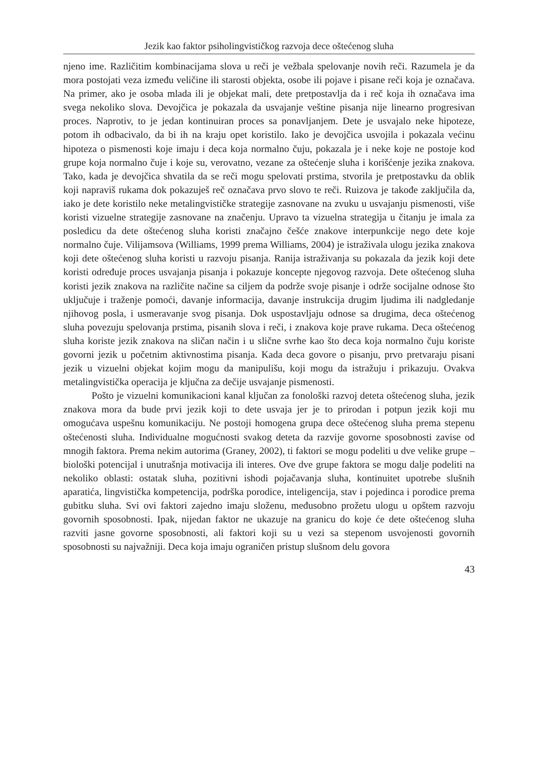Jezik kao faktor psiholingvističkog razvoja dece oštećenog sluha
njeno ime. Različitim kombinacijama slova u reči je vežbala spelovanje novih reči. Razumela je da mora postojati veza između veličine ili starosti objekta, osobe ili pojave i pisane reči koja je označava. Na primer, ako je osoba mlada ili je objekat mali, dete pretpostavlja da i reč koja ih označava ima svega nekoliko slova. Devojčica je pokazala da usvajanje veštine pisanja nije linearno progresivan proces. Naprotiv, to je jedan kontinuiran proces sa ponavljanjem. Dete je usvajalo neke hipoteze, potom ih odbacivalo, da bi ih na kraju opet koristilo. Iako je devojčica usvojila i pokazala većinu hipoteza o pismenosti koje imaju i deca koja normalno čuju, pokazala je i neke koje ne postoje kod grupe koja normalno čuje i koje su, verovatno, vezane za oštećenje sluha i korišćenje jezika znakova. Tako, kada je devojčica shvatila da se reči mogu spelovati prstima, stvorila je pretpostavku da oblik koji napraviš rukama dok pokazuješ reč označava prvo slovo te reči. Ruizova je takođe zaključila da, iako je dete koristilo neke metalingvističke strategije zasnovane na zvuku u usvajanju pismenosti, više koristi vizuelne strategije zasnovane na značenju. Upravo ta vizuelna strategija u čitanju je imala za posledicu da dete oštećenog sluha koristi značajno češće znakove interpunkcije nego dete koje normalno čuje. Vilijamsova (Williams, 1999 prema Williams, 2004) je istraživala ulogu jezika znakova koji dete oštećenog sluha koristi u razvoju pisanja. Ranija istraživanja su pokazala da jezik koji dete koristi određuje proces usvajanja pisanja i pokazuje koncepte njegovog razvoja. Dete oštećenog sluha koristi jezik znakova na različite načine sa ciljem da podrže svoje pisanje i održe socijalne odnose što uključuje i traženje pomoći, davanje informacija, davanje instrukcija drugim ljudima ili nadgledanje njihovog posla, i usmeravanje svog pisanja. Dok uspostavljaju odnose sa drugima, deca oštećenog sluha povezuju spelovanja prstima, pisanih slova i reči, i znakova koje prave rukama. Deca oštećenog sluha koriste jezik znakova na sličan način i u slične svrhe kao što deca koja normalno čuju koriste govorni jezik u početnim aktivnostima pisanja. Kada deca govore o pisanju, prvo pretvaraju pisani jezik u vizuelni objekat kojim mogu da manipulišu, koji mogu da istražuju i prikazuju. Ovakva metalingvistička operacija je ključna za dečije usvajanje pismenosti.
Pošto je vizuelni komunikacioni kanal ključan za fonološki razvoj deteta oštećenog sluha, jezik znakova mora da bude prvi jezik koji to dete usvaja jer je to prirodan i potpun jezik koji mu omogućava uspešnu komunikaciju. Ne postoji homogena grupa dece oštećenog sluha prema stepenu oštećenosti sluha. Individualne mogućnosti svakog deteta da razvije govorne sposobnosti zavise od mnogih faktora. Prema nekim autorima (Graney, 2002), ti faktori se mogu podeliti u dve velike grupe – biološki potencijal i unutrašnja motivacija ili interes. Ove dve grupe faktora se mogu dalje podeliti na nekoliko oblasti: ostatak sluha, pozitivni ishodi pojačavanja sluha, kontinuitet upotrebe slušnih aparatića, lingvistička kompetencija, podrška porodice, inteligencija, stav i pojedinca i porodice prema gubitku sluha. Svi ovi faktori zajedno imaju složenu, međusobno prožetu ulogu u opštem razvoju govornih sposobnosti. Ipak, nijedan faktor ne ukazuje na granicu do koje će dete oštećenog sluha razviti jasne govorne sposobnosti, ali faktori koji su u vezi sa stepenom usvojenosti govornih sposobnosti su najvažniji. Deca koja imaju ograničen pristup slušnom delu govora
43